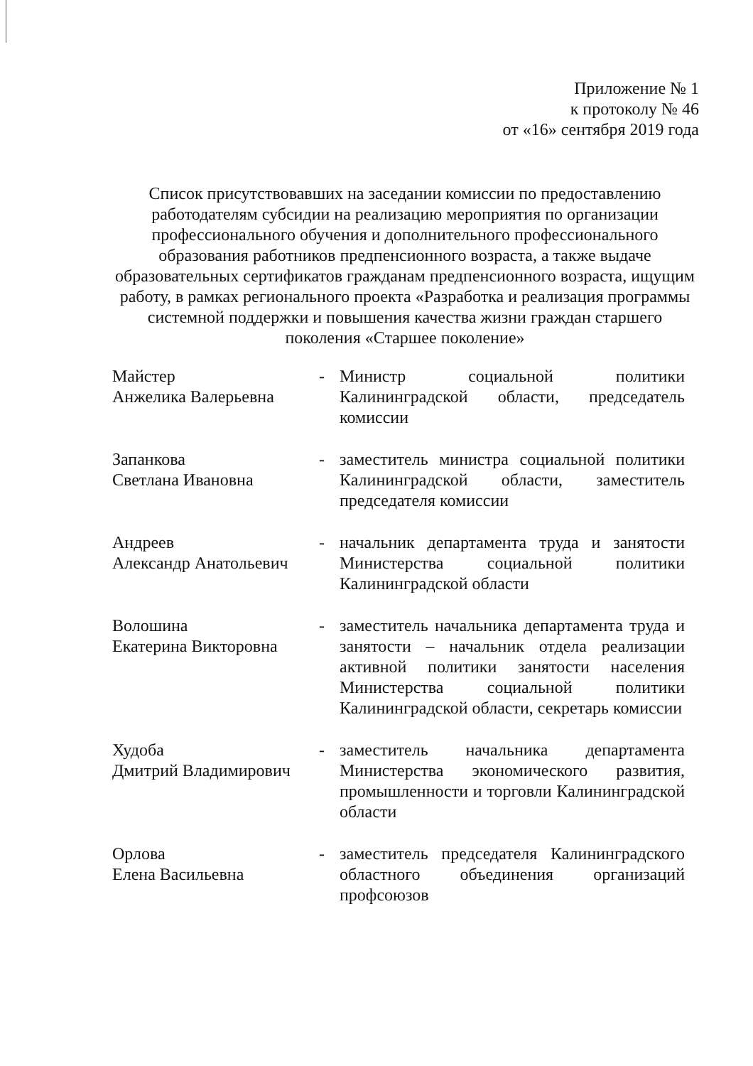Приложение № 1
к протоколу № 46
от «16» сентября 2019 года
Список присутствовавших на заседании комиссии по предоставлению работодателям субсидии на реализацию мероприятия по организации профессионального обучения и дополнительного профессионального образования работников предпенсионного возраста, а также выдаче образовательных сертификатов гражданам предпенсионного возраста, ищущим работу, в рамках регионального проекта «Разработка и реализация программы системной поддержки и повышения качества жизни граждан старшего поколения «Старшее поколение»
| Майстер Анжелика Валерьевна | - | Министр социальной политики Калининградской области, председатель комиссии |
| Запанкова Светлана Ивановна | - | заместитель министра социальной политики Калининградской области, заместитель председателя комиссии |
| Андреев Александр Анатольевич | - | начальник департамента труда и занятости Министерства социальной политики Калининградской области |
| Волошина Екатерина Викторовна | - | заместитель начальника департамента труда и занятости – начальник отдела реализации активной политики занятости населения Министерства социальной политики Калининградской области, секретарь комиссии |
| Худоба Дмитрий Владимирович | - | заместитель начальника департамента Министерства экономического развития, промышленности и торговли Калининградской области |
| Орлова Елена Васильевна | - | заместитель председателя Калининградского областного объединения организаций профсоюзов |